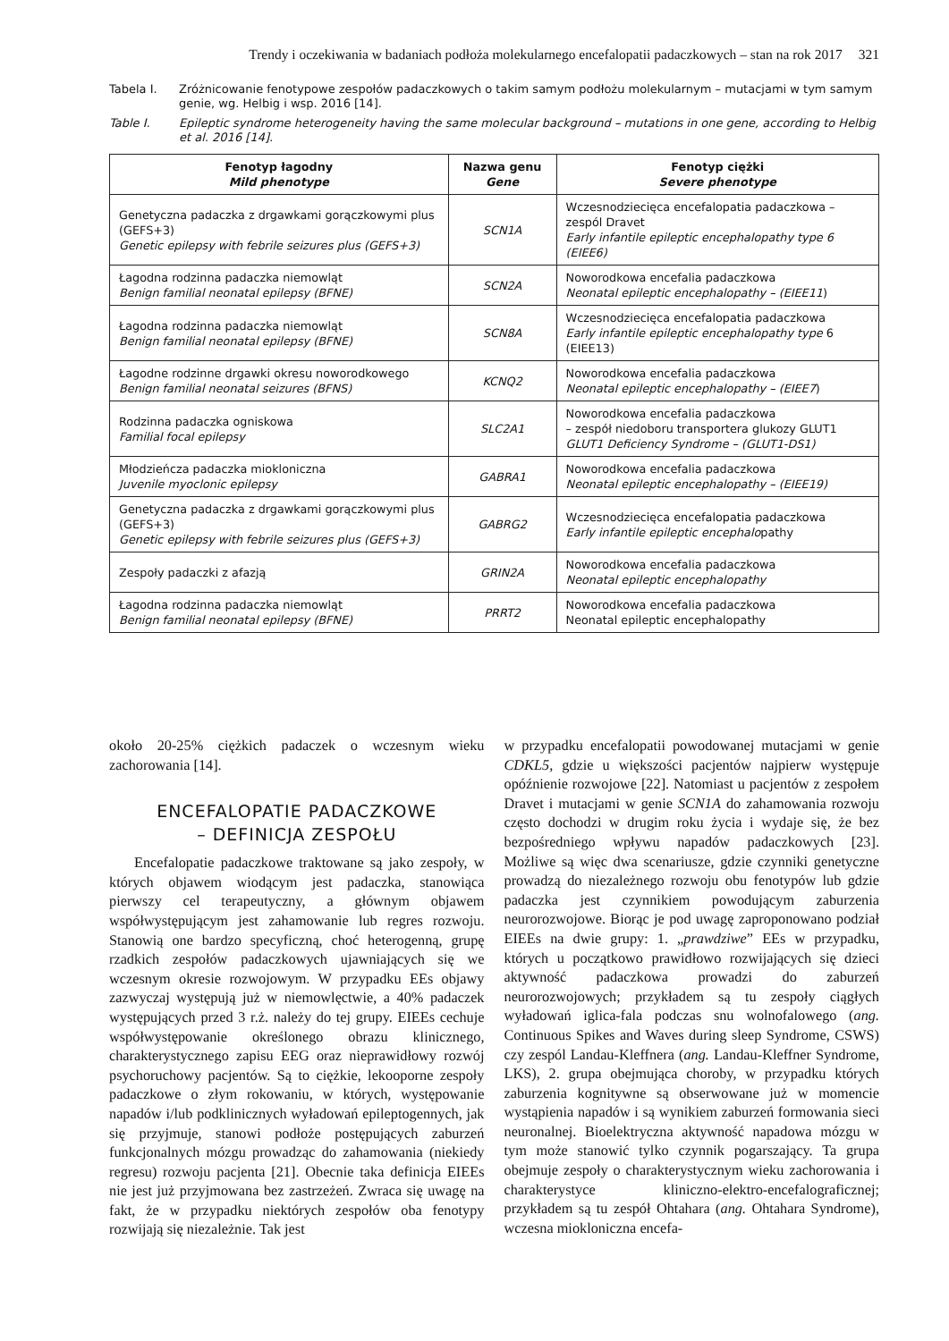Trendy i oczekiwania w badaniach podłoża molekularnego encefalopatii padaczkowych – stan na rok 2017 321
Tabela I. Zróżnicowanie fenotypowe zespołów padaczkowych o takim samym podłożu molekularnym – mutacjami w tym samym genie, wg. Helbig i wsp. 2016 [14].
Table I. Epileptic syndrome heterogeneity having the same molecular background – mutations in one gene, according to Helbig et al. 2016 [14].
| Fenotyp łagodny Mild phenotype | Nazwa genu Gene | Fenotyp ciężki Severe phenotype |
| --- | --- | --- |
| Genetyczna padaczka z drgawkami gorączkowymi plus (GEFS+3) Genetic epilepsy with febrile seizures plus (GEFS+3) | SCN1A | Wczesnodziecięca encefalopatia padaczkowa – zespól Dravet Early infantile epileptic encephalopathy type 6 (EIEE6) |
| Łagodna rodzinna padaczka niemowląt Benign familial neonatal epilepsy (BFNE) | SCN2A | Noworodkowa encefalia padaczkowa Neonatal epileptic encephalopathy – (EIEE11 ) |
| Łagodna rodzinna padaczka niemowląt Benign familial neonatal epilepsy (BFNE) | SCN8A | Wczesnodziecięca encefalopatia padaczkowa Early infantile epileptic encephalopathy type 6 (EIEE13) |
| Łagodne rodzinne drgawki okresu noworodkowego Benign familial neonatal seizures (BFNS) | KCNQ2 | Noworodkowa encefalia padaczkowa Neonatal epileptic encephalopathy – (EIEE7 ) |
| Rodzinna padaczka ogniskowa Familial focal epilepsy | SLC2A1 | Noworodkowa encefalia padaczkowa – zespół niedoboru transportera glukozy GLUT1 GLUT1 Deficiency Syndrome – (GLUT1-DS1) |
| Młodzieńcza padaczka miokloniczna Juvenile myoclonic epilepsy | GABRA1 | Noworodkowa encefalia padaczkowa Neonatal epileptic encephalopathy – (EIEE19) |
| Genetyczna padaczka z drgawkami gorączkowymi plus (GEFS+3) Genetic epilepsy with febrile seizures plus (GEFS+3) | GABRG2 | Wczesnodziecięca encefalopatia padaczkowa Early infantile epileptic encephalo pathy |
| Zespoły padaczki z afazją | GRIN2A | Noworodkowa encefalia padaczkowa Neonatal epileptic encephalopathy |
| Łagodna rodzinna padaczka niemowląt Benign familial neonatal epilepsy (BFNE) | PRRT2 | Noworodkowa encefalia padaczkowa Neonatal epileptic encephalopathy |
około 20-25% ciężkich padaczek o wczesnym wieku zachorowania [14].
ENCEFALOPATIE PADACZKOWE
– DEFINICJA ZESPOŁU
Encefalopatie padaczkowe traktowane są jako zespoły, w których objawem wiodącym jest padaczka, stanowiąca pierwszy cel terapeutyczny, a głównym objawem współwystępującym jest zahamowanie lub regres rozwoju. Stanowią one bardzo specyficzną, choć heterogenną, grupę rzadkich zespołów padaczkowych ujawniających się we wczesnym okresie rozwojowym. W przypadku EEs objawy zazwyczaj występują już w niemowlęctwie, a 40% padaczek występujących przed 3 r.ż. należy do tej grupy. EIEEs cechuje współwystępowanie określonego obrazu klinicznego, charakterystycznego zapisu EEG oraz nieprawidłowy rozwój psychoruchowy pacjentów. Są to ciężkie, lekooporne zespoły padaczkowe o złym rokowaniu, w których, występowanie napadów i/lub podklinicznych wyładowań epileptogennych, jak się przyjmuje, stanowi podłoże postępujących zaburzeń funkcjonalnych mózgu prowadząc do zahamowania (niekiedy regresu) rozwoju pacjenta [21]. Obecnie taka definicja EIEEs nie jest już przyjmowana bez zastrzeżeń. Zwraca się uwagę na fakt, że w przypadku niektórych zespołów oba fenotypy rozwijają się niezależnie. Tak jest
w przypadku encefalopatii powodowanej mutacjami w genie CDKL5, gdzie u większości pacjentów najpierw występuje opóźnienie rozwojowe [22]. Natomiast u pacjentów z zespołem Dravet i mutacjami w genie SCN1A do zahamowania rozwoju często dochodzi w drugim roku życia i wydaje się, że bez bezpośredniego wpływu napadów padaczkowych [23]. Możliwe są więc dwa scenariusze, gdzie czynniki genetyczne prowadzą do niezależnego rozwoju obu fenotypów lub gdzie padaczka jest czynnikiem powodującym zaburzenia neurorozwojowe. Biorąc je pod uwagę zaproponowano podział EIEEs na dwie grupy: 1. „prawdziwe” EEs w przypadku, których u początkowo prawidłowo rozwijających się dzieci aktywność padaczkowa prowadzi do zaburzeń neurorozwojowych; przykładem są tu zespoły ciągłych wyładowań iglica-fala podczas snu wolnofalowego (ang. Continuous Spikes and Waves during sleep Syndrome, CSWS) czy zespól Landau-Kleffnera (ang. Landau-Kleffner Syndrome, LKS), 2. grupa obejmująca choroby, w przypadku których zaburzenia kognitywne są obserwowane już w momencie wystąpienia napadów i są wynikiem zaburzeń formowania sieci neuronalnej. Bioelektryczna aktywność napadowa mózgu w tym może stanowić tylko czynnik pogarszający. Ta grupa obejmuje zespoły o charakterystycznym wieku zachorowania i charakterystyce kliniczno-elektro-encefalograficznej; przykładem są tu zespół Ohtahara (ang. Ohtahara Syndrome), wczesna miokloniczna encefa-